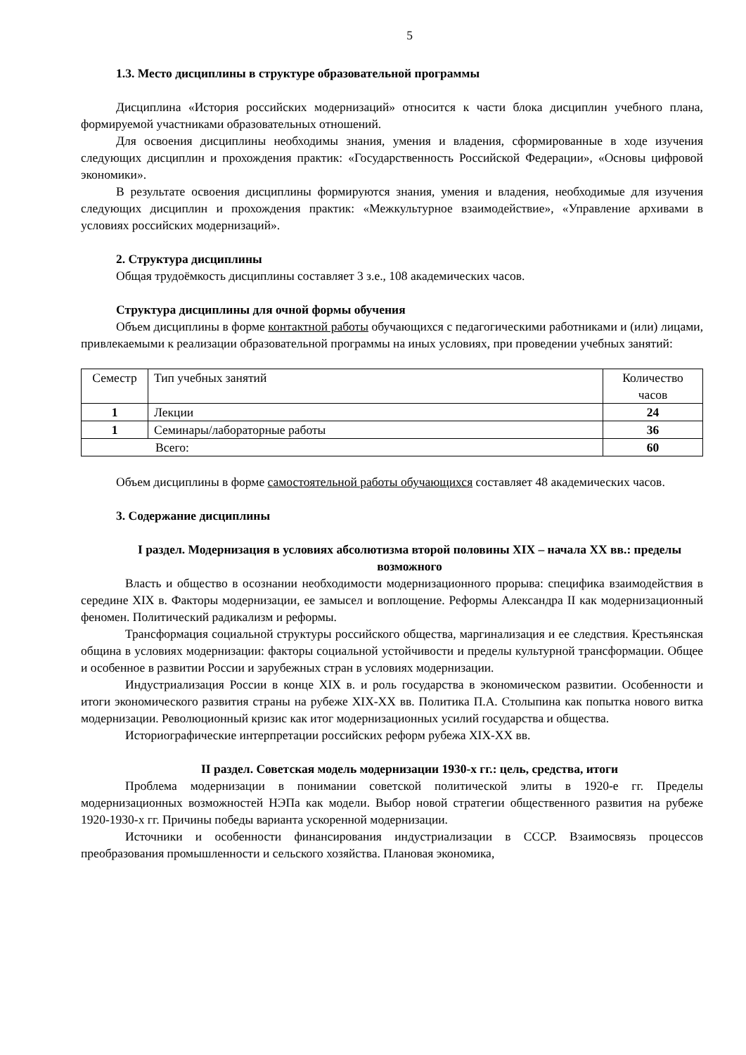5
1.3. Место дисциплины в структуре образовательной программы
Дисциплина «История российских модернизаций» относится к части блока дисциплин учебного плана, формируемой участниками образовательных отношений.
Для освоения дисциплины необходимы знания, умения и владения, сформированные в ходе изучения следующих дисциплин и прохождения практик: «Государственность Российской Федерации», «Основы цифровой экономики».
В результате освоения дисциплины формируются знания, умения и владения, необходимые для изучения следующих дисциплин и прохождения практик: «Межкультурное взаимодействие», «Управление архивами в условиях российских модернизаций».
2. Структура дисциплины
Общая трудоёмкость дисциплины составляет 3 з.е., 108 академических часов.
Структура дисциплины для очной формы обучения
Объем дисциплины в форме контактной работы обучающихся с педагогическими работниками и (или) лицами, привлекаемыми к реализации образовательной программы на иных условиях, при проведении учебных занятий:
| Семестр | Тип учебных занятий | Количество часов |
| 1 | Лекции | 24 |
| 1 | Семинары/лабораторные работы | 36 |
| Всего: | | 60 |
Объем дисциплины в форме самостоятельной работы обучающихся составляет 48 академических часов.
3. Содержание дисциплины
I раздел. Модернизация в условиях абсолютизма второй половины XIX – начала XX вв.: пределы возможного
Власть и общество в осознании необходимости модернизационного прорыва: специфика взаимодействия в середине XIX в. Факторы модернизации, ее замысел и воплощение. Реформы Александра II как модернизационный феномен. Политический радикализм и реформы.
Трансформация социальной структуры российского общества, маргинализация и ее следствия. Крестьянская община в условиях модернизации: факторы социальной устойчивости и пределы культурной трансформации. Общее и особенное в развитии России и зарубежных стран в условиях модернизации.
Индустриализация России в конце XIX в. и роль государства в экономическом развитии. Особенности и итоги экономического развития страны на рубеже XIX-XX вв. Политика П.А. Столыпина как попытка нового витка модернизации. Революционный кризис как итог модернизационных усилий государства и общества.
Историографические интерпретации российских реформ рубежа XIX-XX вв.
II раздел. Советская модель модернизации 1930-х гг.: цель, средства, итоги
Проблема модернизации в понимании советской политической элиты в 1920-е гг. Пределы модернизационных возможностей НЭПа как модели. Выбор новой стратегии общественного развития на рубеже 1920-1930-х гг. Причины победы варианта ускоренной модернизации.
Источники и особенности финансирования индустриализации в СССР. Взаимосвязь процессов преобразования промышленности и сельского хозяйства. Плановая экономика,